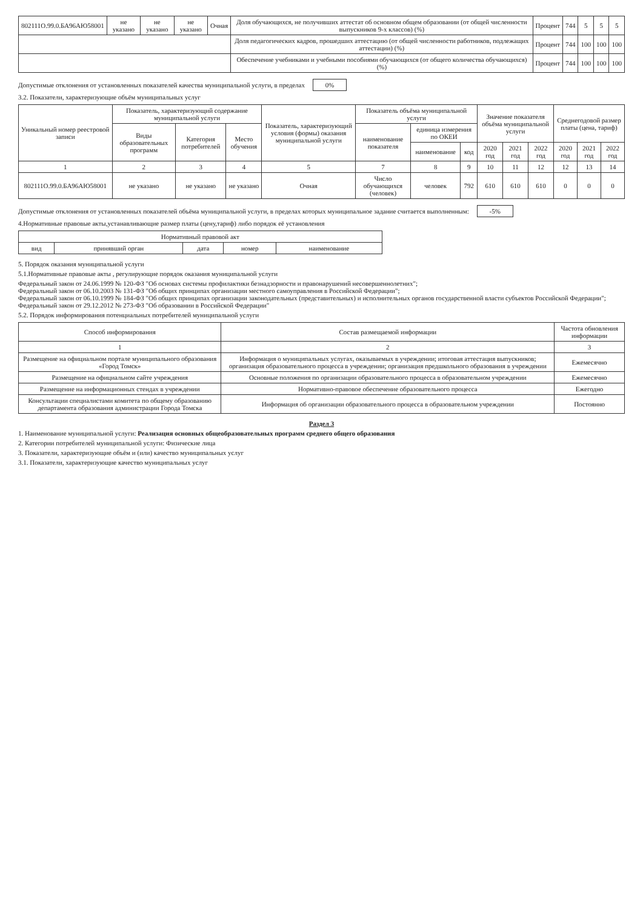| 802111О.99.0.БА96АЮ58001 | не указано | не указано | не указано | Очная | Доля обучающихся, не получивших аттестат об основном общем образовании (от общей численности выпускников 9-х классов) (%) | Процент | 744 | 5 | 5 | 5 |
| | | | | | Доля педагогических кадров, прошедших аттестацию (от общей численности работников, подлежащих аттестации) (%) | Процент | 744 | 100 | 100 | 100 |
| | | | | | Обеспечение учебниками и учебными пособиями обучающихся (от общего количества обучающихся) (%) | Процент | 744 | 100 | 100 | 100 |
Допустимые отклонения от установленных показателей качества муниципальной услуги, в пределах 0%
3.2. Показатели, характеризующие объём муниципальных услуг
| Уникальный номер реестровой записи | Показатель, характеризующий содержание муниципальной услуги | | | Показатель, характеризующий условия (формы) оказания муниципальной услуги | Показатель объёма муниципальной услуги | | | Значение показателя объёма муниципальной услуги | | | Среднегодовой размер платы (цена, тариф) | | |
| --- | --- | --- | --- | --- | --- | --- | --- | --- | --- | --- | --- | --- | --- |
| | Виды образовательных программ | Категория потребителей | Место обучения | | наименование показателя | единица измерения по ОКЕИ | | | | | | | |
| | | | | | | наименование | код | 2020 год | 2021 год | 2022 год | 2020 год | 2021 год | 2022 год |
| 1 | 2 | 3 | 4 | 5 | 7 | 8 | 9 | 10 | 11 | 12 | 12 | 13 | 14 |
| 802111О.99.0.БА96АЮ58001 | не указано | не указано | не указано | Очная | Число обучающихся (человек) | человек | 792 | 610 | 610 | 610 | 0 | 0 | 0 |
Допустимые отклонения от установленных показателей объёма муниципальной услуги, в пределах которых муниципальное задание считается выполненным: -5%
4.Нормативные правовые акты,устанавливающие размер платы (цену,тариф) либо порядок её установления
| Нормативный правовой акт | | | | |
| --- | --- | --- | --- | --- |
| вид | принявший орган | дата | номер | наименование |
5. Порядок оказания муниципальной услуги
5.1.Нормативные правовые акты , регулирующие порядок оказания муниципальной услуги
Федеральный закон от 24.06.1999 № 120-ФЗ "Об основах системы профилактики безнадзорности и правонарушений несовершеннолетних";
Федеральный закон от 06.10.2003 № 131-ФЗ "Об общих принципах организации местного самоуправления в Российской Федерации";
Федеральный закон от 06.10.1999 № 184-ФЗ "Об общих принципах организации законодательных (представительных) и исполнительных органов государственной власти субъектов Российской Федерации"; Федеральный закон от 29.12.2012 № 273-ФЗ "Об образовании в Российской Федерации"
5.2. Порядок информирования потенциальных потребителей муниципальной услуги
| Способ информирования | Состав размещаемой информации | Частота обновления информации |
| --- | --- | --- |
| 1 | 2 | 3 |
| Размещение на официальном портале муниципального образования «Город Томск» | Информация о муниципальных услугах, оказываемых в учреждении; итоговая аттестация выпускников; организация образовательного процесса в учреждении; организация предшкольного образования в учреждении | Ежемесячно |
| Размещение на официальном сайте учреждения | Основные положения по организации образовательного процесса в образовательном учреждении | Ежемесячно |
| Размещение на информационных стендах в учреждении | Нормативно-правовое обеспечение образовательного процесса | Ежегодно |
| Консультации специалистами комитета по общему образованию департамента образования администрации Города Томска | Информация об организации образовательного процесса в образовательном учреждении | Постоянно |
Раздел 3
1. Наименование муниципальной услуги: Реализация основных общеобразовательных программ среднего общего образования
2. Категории потребителей муниципальной услуги: Физические лица
3. Показатели, характеризующие объём и (или) качество муниципальных услуг
3.1. Показатели, характеризующие качество муниципальных услуг